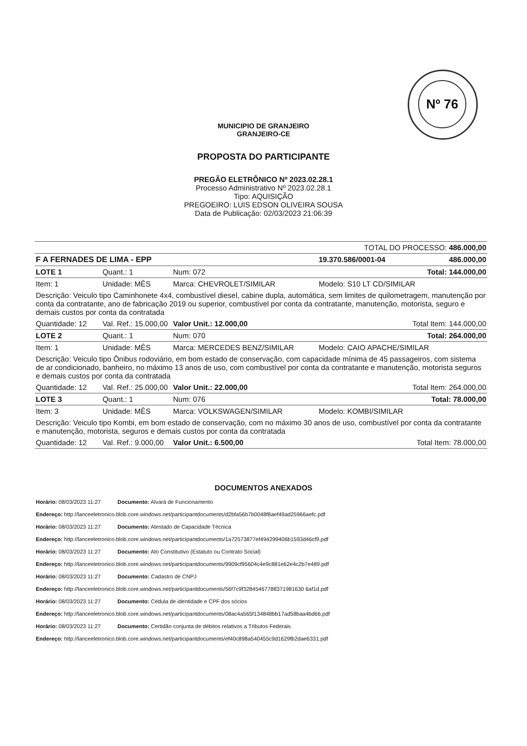Nº 76
MUNICIPIO DE GRANJEIRO
GRANJEIRO-CE
PROPOSTA DO PARTICIPANTE
PREGÃO ELETRÔNICO Nº 2023.02.28.1
Processo Administrativo Nº 2023.02.28.1
Tipo: AQUISIÇÃO
PREGOEIRO: LUIS EDSON OLIVEIRA SOUSA
Data de Publicação: 02/03/2023 21:06:39
| TOTAL DO PROCESSO: 486.000,00 | | | | |
| F A FERNADES DE LIMA - EPP | | | 19.370.586/0001-04 | 486.000,00 |
| LOTE 1 | Quant.: 1 | Num: 072 | | Total: 144.000,00 |
| Item: 1 | Unidade: MÊS | Marca: CHEVROLET/SIMILAR | Modelo: S10 LT CD/SIMILAR | |
| Descrição: Veiculo tipo Caminhonete 4x4, combustível diesel, cabine dupla, automática, sem limites de quilometragem, manutenção por conta da contratante, ano de fabricação 2019 ou superior, combustível por conta da contratante, manutenção, motorista, seguro e demais custos por conta da contratada | | | | |
| Quantidade: 12 | Val. Ref.: 15.000,00 | Valor Unit.: 12.000,00 | | Total Item: 144.000,00 |
| LOTE 2 | Quant.: 1 | Num: 070 | | Total: 264.000,00 |
| Item: 1 | Unidade: MÊS | Marca: MERCEDES BENZ/SIMILAR | Modelo: CAIO APACHE/SIMILAR | |
| Descrição: Veiculo tipo Ônibus rodoviário, em bom estado de conservação, com capacidade mínima de 45 passageiros, com sistema de ar condicionado, banheiro, no máximo 13 anos de uso, com combustível por conta da contratante e manutenção, motorista seguros e demais custos por conta da contratada | | | | |
| Quantidade: 12 | Val. Ref.: 25.000,00 | Valor Unit.: 22.000,00 | | Total Item: 264.000,00 |
| LOTE 3 | Quant.: 1 | Num: 076 | | Total: 78.000,00 |
| Item: 3 | Unidade: MÊS | Marca: VOLKSWAGEN/SIMILAR | Modelo: KOMBI/SIMILAR | |
| Descrição: Veiculo tipo Kombi, em bom estado de conservação, com no máximo 30 anos de uso, combustível por conta da contratante e manutenção, motorista, seguros e demais custos por conta da contratada | | | | |
| Quantidade: 12 | Val. Ref.: 9.000,00 | Valor Unit.: 6.500,00 | | Total Item: 78.000,00 |
DOCUMENTOS ANEXADOS
Horário: 08/03/2023 11:27 Documento: Alvará de Funcionamento
Endereço: http://lanceeletronico.blob.core.windows.net/participantdocuments/d2bfa56b7b0048f8aef49ad25966aefc.pdf
Horário: 08/03/2023 11:27 Documento: Atestado de Capacidade Técnica
Endereço: http://lanceeletronico.blob.core.windows.net/participantdocuments/1a72573877ef494299406b1593d46cf9.pdf
Horário: 08/03/2023 11:27 Documento: Ato Constitutivo (Estatuto ou Contrato Social)
Endereço: http://lanceeletronico.blob.core.windows.net/participantdocuments/9909cf95604c4e9c881e62e4c2b7e489.pdf
Horário: 08/03/2023 11:27 Documento: Cadastro de CNPJ
Endereço: http://lanceeletronico.blob.core.windows.net/participantdocuments/56f7c9f32845467788371981630 6af1d.pdf
Horário: 08/03/2023 11:27 Documento: Cédula de identidade e CPF dos sócios
Endereço: http://lanceeletronico.blob.core.windows.net/participantdocuments/08ac4a565f134848bb17ad58baa4bd66.pdf
Horário: 08/03/2023 11:27 Documento: Certidão conjunta de débitos relativos a Tributos Federais
Endereço: http://lanceeletronico.blob.core.windows.net/participantdocuments/ef40c898a540455c9d1629fb2dae6331.pdf